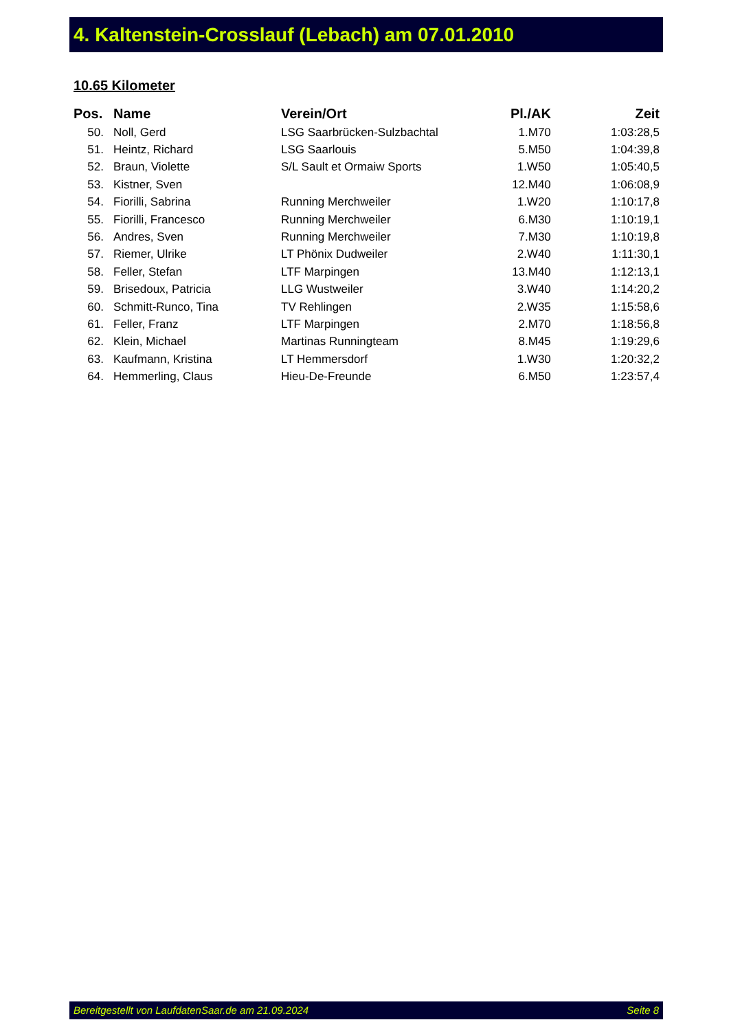4. Kaltenstein-Crosslauf (Lebach) am 07.01.2010
10.65 Kilometer
| Pos. | Name | Verein/Ort | Pl./AK | Zeit |
| --- | --- | --- | --- | --- |
| 50. | Noll, Gerd | LSG Saarbrücken-Sulzbachtal | 1.M70 | 1:03:28,5 |
| 51. | Heintz, Richard | LSG Saarlouis | 5.M50 | 1:04:39,8 |
| 52. | Braun, Violette | S/L Sault et Ormaiw Sports | 1.W50 | 1:05:40,5 |
| 53. | Kistner, Sven | | 12.M40 | 1:06:08,9 |
| 54. | Fiorilli, Sabrina | Running Merchweiler | 1.W20 | 1:10:17,8 |
| 55. | Fiorilli, Francesco | Running Merchweiler | 6.M30 | 1:10:19,1 |
| 56. | Andres, Sven | Running Merchweiler | 7.M30 | 1:10:19,8 |
| 57. | Riemer, Ulrike | LT Phönix Dudweiler | 2.W40 | 1:11:30,1 |
| 58. | Feller, Stefan | LTF Marpingen | 13.M40 | 1:12:13,1 |
| 59. | Brisedoux, Patricia | LLG Wustweiler | 3.W40 | 1:14:20,2 |
| 60. | Schmitt-Runco, Tina | TV Rehlingen | 2.W35 | 1:15:58,6 |
| 61. | Feller, Franz | LTF Marpingen | 2.M70 | 1:18:56,8 |
| 62. | Klein, Michael | Martinas Runningteam | 8.M45 | 1:19:29,6 |
| 63. | Kaufmann, Kristina | LT Hemmersdorf | 1.W30 | 1:20:32,2 |
| 64. | Hemmerling, Claus | Hieu-De-Freunde | 6.M50 | 1:23:57,4 |
Bereitgestellt von LaufdatenSaar.de am 21.09.2024 Seite 8